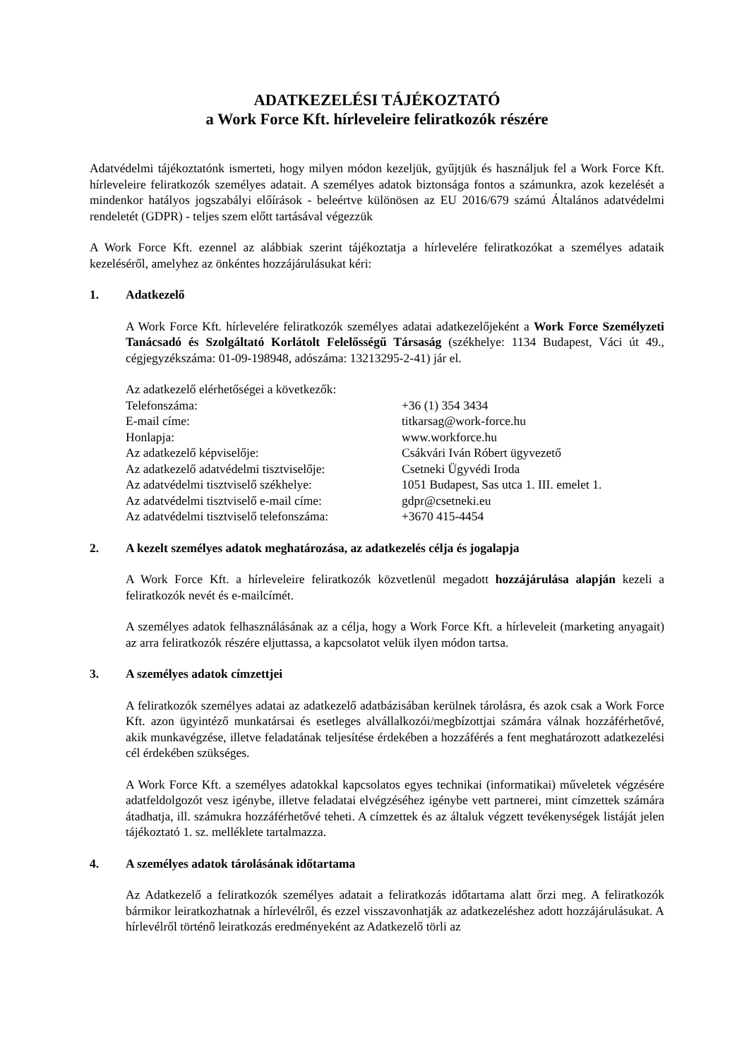ADATKEZELÉSI TÁJÉKOZTATÓ
a Work Force Kft. hírleveleire feliratkozók részére
Adatvédelmi tájékoztatónk ismerteti, hogy milyen módon kezeljük, gyűjtjük és használjuk fel a Work Force Kft. hírleveleire feliratkozók személyes adatait. A személyes adatok biztonsága fontos a számunkra, azok kezelését a mindenkor hatályos jogszabályi előírások - beleértve különösen az EU 2016/679 számú Általános adatvédelmi rendeletét (GDPR) - teljes szem előtt tartásával végezzük
A Work Force Kft. ezennel az alábbiak szerint tájékoztatja a hírlevelére feliratkozókat a személyes adataik kezeléséről, amelyhez az önkéntes hozzájárulásukat kéri:
1. Adatkezelő
A Work Force Kft. hírlevelére feliratkozók személyes adatai adatkezelőjeként a Work Force Személyzeti Tanácsadó és Szolgáltató Korlátolt Felelősségű Társaság (székhelye: 1134 Budapest, Váci út 49., cégjegyzékszáma: 01-09-198948, adószáma: 13213295-2-41) jár el.
Az adatkezelő elérhetőségei a következők:
Telefonszáma: +36 (1) 354 3434
E-mail címe: titkarsag@work-force.hu
Honlapja: www.workforce.hu
Az adatkezelő képviselője: Csákvári Iván Róbert ügyvezető
Az adatkezelő adatvédelmi tisztviselője:
Csetneki Ügyvédi Iroda
Az adatvédelmi tisztviselő székhelye: 1051 Budapest, Sas utca 1. III. emelet 1.
Az adatvédelmi tisztviselő e-mail címe:
gdpr@csetneki.eu
Az adatvédelmi tisztviselő telefonszáma:
+3670 415-4454
2. A kezelt személyes adatok meghatározása, az adatkezelés célja és jogalapja
A Work Force Kft. a hírleveleire feliratkozók közvetlenül megadott hozzájárulása alapján kezeli a feliratkozók nevét és e-mailcímét.
A személyes adatok felhasználásának az a célja, hogy a Work Force Kft. a hírleveleit (marketing anyagait) az arra feliratkozók részére eljuttassa, a kapcsolatot velük ilyen módon tartsa.
3. A személyes adatok címzettjei
A feliratkozók személyes adatai az adatkezelő adatbázisában kerülnek tárolásra, és azok csak a Work Force Kft. azon ügyintéző munkatársai és esetleges alvállalkozói/megbízottjai számára válnak hozzáférhetővé, akik munkavégzése, illetve feladatának teljesítése érdekében a hozzáférés a fent meghatározott adatkezelési cél érdekében szükséges.
A Work Force Kft. a személyes adatokkal kapcsolatos egyes technikai (informatikai) műveletek végzésére adatfeldolgozót vesz igénybe, illetve feladatai elvégzéséhez igénybe vett partnerei, mint címzettek számára átadhatja, ill. számukra hozzáférhetővé teheti. A címzettek és az általuk végzett tevékenységek listáját jelen tájékoztató 1. sz. melléklete tartalmazza.
4. A személyes adatok tárolásának időtartama
Az Adatkezelő a feliratkozók személyes adatait a feliratkozás időtartama alatt őrzi meg. A feliratkozók bármikor leiratkozhatnak a hírlevélről, és ezzel visszavonhatják az adatkezeléshez adott hozzájárulásukat. A hírlevélről történő leiratkozás eredményeként az Adatkezelő törli az